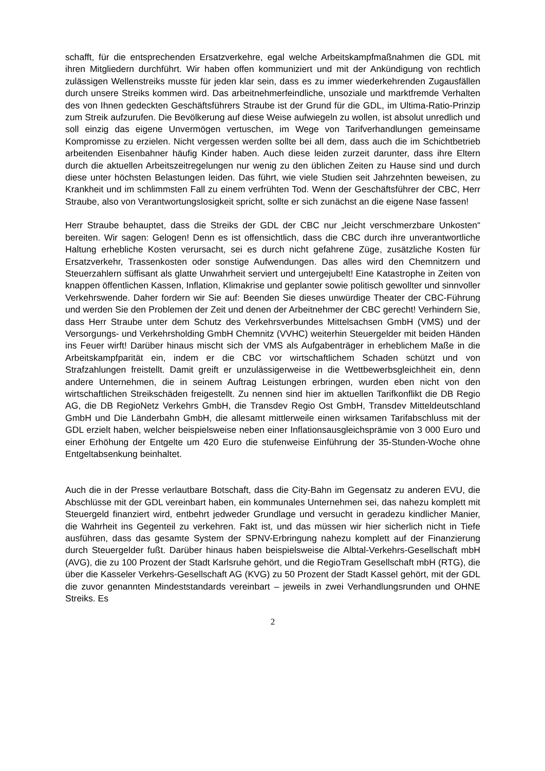schafft, für die entsprechenden Ersatzverkehre, egal welche Arbeitskampfmaßnahmen die GDL mit ihren Mitgliedern durchführt. Wir haben offen kommuniziert und mit der Ankündigung von rechtlich zulässigen Wellenstreiks musste für jeden klar sein, dass es zu immer wiederkehrenden Zugausfällen durch unsere Streiks kommen wird. Das arbeitnehmerfeindliche, unsoziale und marktfremde Verhalten des von Ihnen gedeckten Geschäftsführers Straube ist der Grund für die GDL, im Ultima-Ratio-Prinzip zum Streik aufzurufen. Die Bevölkerung auf diese Weise aufwiegeln zu wollen, ist absolut unredlich und soll einzig das eigene Unvermögen vertuschen, im Wege von Tarifverhandlungen gemeinsame Kompromisse zu erzielen. Nicht vergessen werden sollte bei all dem, dass auch die im Schichtbetrieb arbeitenden Eisenbahner häufig Kinder haben. Auch diese leiden zurzeit darunter, dass ihre Eltern durch die aktuellen Arbeitszeitregelungen nur wenig zu den üblichen Zeiten zu Hause sind und durch diese unter höchsten Belastungen leiden. Das führt, wie viele Studien seit Jahrzehnten beweisen, zu Krankheit und im schlimmsten Fall zu einem verfrühten Tod. Wenn der Geschäftsführer der CBC, Herr Straube, also von Verantwortungslosigkeit spricht, sollte er sich zunächst an die eigene Nase fassen!
Herr Straube behauptet, dass die Streiks der GDL der CBC nur „leicht verschmerzbare Unkosten“ bereiten. Wir sagen: Gelogen! Denn es ist offensichtlich, dass die CBC durch ihre unverantwortliche Haltung erhebliche Kosten verursacht, sei es durch nicht gefahrene Züge, zusätzliche Kosten für Ersatzverkehr, Trassenkosten oder sonstige Aufwendungen. Das alles wird den Chemnitzern und Steuerzahlern süffisant als glatte Unwahrheit serviert und untergejubelt! Eine Katastrophe in Zeiten von knappen öffentlichen Kassen, Inflation, Klimakrise und geplanter sowie politisch gewollter und sinnvoller Verkehrswende. Daher fordern wir Sie auf: Beenden Sie dieses unwürdige Theater der CBC-Führung und werden Sie den Problemen der Zeit und denen der Arbeitnehmer der CBC gerecht! Verhindern Sie, dass Herr Straube unter dem Schutz des Verkehrsverbundes Mittelsachsen GmbH (VMS) und der Versorgungs- und Verkehrsholding GmbH Chemnitz (VVHC) weiterhin Steuergelder mit beiden Händen ins Feuer wirft! Darüber hinaus mischt sich der VMS als Aufgabenträger in erheblichem Maße in die Arbeitskampfparität ein, indem er die CBC vor wirtschaftlichem Schaden schützt und von Strafzahlungen freistellt. Damit greift er unzulässigerweise in die Wettbewerbsgleichheit ein, denn andere Unternehmen, die in seinem Auftrag Leistungen erbringen, wurden eben nicht von den wirtschaftlichen Streikschäden freigestellt. Zu nennen sind hier im aktuellen Tarifkonflikt die DB Regio AG, die DB RegioNetz Verkehrs GmbH, die Transdev Regio Ost GmbH, Transdev Mitteldeutschland GmbH und Die Länderbahn GmbH, die allesamt mittlerweile einen wirksamen Tarifabschluss mit der GDL erzielt haben, welcher beispielsweise neben einer Inflationsausgleichsprämie von 3 000 Euro und einer Erhöhung der Entgelte um 420 Euro die stufenweise Einführung der 35-Stunden-Woche ohne Entgeltabsenkung beinhaltet.
Auch die in der Presse verlautbare Botschaft, dass die City-Bahn im Gegensatz zu anderen EVU, die Abschlüsse mit der GDL vereinbart haben, ein kommunales Unternehmen sei, das nahezu komplett mit Steuergeld finanziert wird, entbehrt jedweder Grundlage und versucht in geradezu kindlicher Manier, die Wahrheit ins Gegenteil zu verkehren. Fakt ist, und das müssen wir hier sicherlich nicht in Tiefe ausführen, dass das gesamte System der SPNV-Erbringung nahezu komplett auf der Finanzierung durch Steuergelder fußt. Darüber hinaus haben beispielsweise die Albtal-Verkehrs-Gesellschaft mbH (AVG), die zu 100 Prozent der Stadt Karlsruhe gehört, und die RegioTram Gesellschaft mbH (RTG), die über die Kasseler Verkehrs-Gesellschaft AG (KVG) zu 50 Prozent der Stadt Kassel gehört, mit der GDL die zuvor genannten Mindeststandards vereinbart – jeweils in zwei Verhandlungsrunden und OHNE Streiks. Es
2